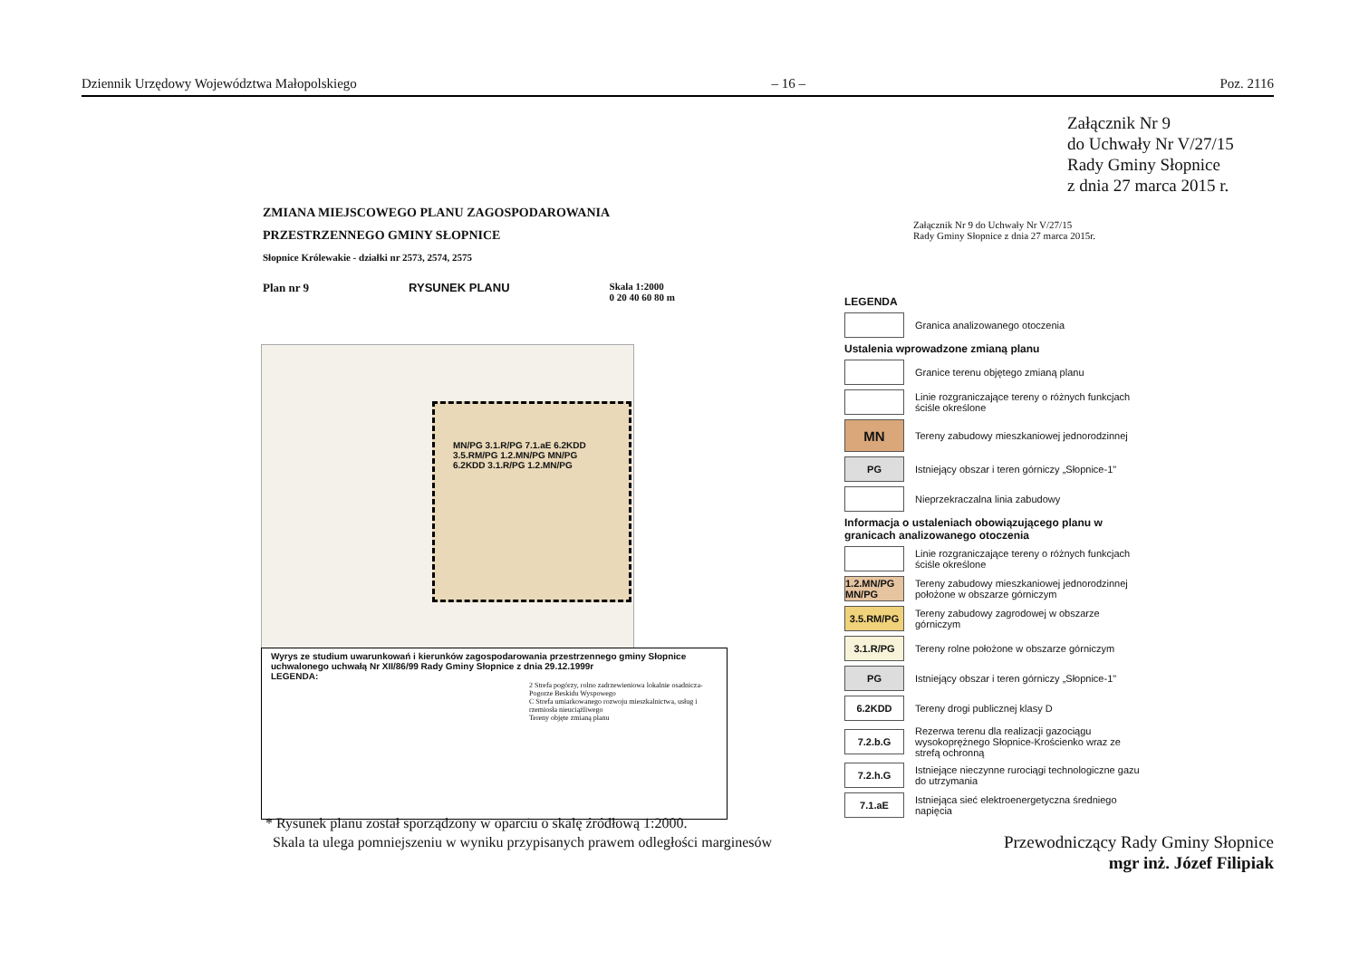Dziennik Urzędowy Województwa Małopolskiego – 16 – Poz. 2116
Załącznik Nr 9
do Uchwały Nr V/27/15
Rady Gminy Słopnice
z dnia 27 marca 2015 r.
ZMIANA MIEJSCOWEGO PLANU ZAGOSPODAROWANIA
PRZESTRZENNEGO GMINY SŁOPNICE
Słopnice Królewakie - działki nr 2573, 2574, 2575
Plan nr 9 RYSUNEK PLANU Skala 1:2000
0 20 40 60 80 m
Załącznik Nr 9 do Uchwały Nr V/27/15
Rady Gminy Słopnice z dnia 27 marca 2015r.
MN/PG 3.1.R/PG 7.1.aE 6.2KDD 3.5.RM/PG 1.2.MN/PG MN/PG 6.2KDD 3.1.R/PG 1.2.MN/PG
Wyrys ze studium uwarunkowań i kierunków zagospodarowania przestrzennego gminy Słopnice
uchwalonego uchwałą Nr XII/86/99 Rady Gminy Słopnice z dnia 29.12.1999r
LEGENDA:
2 Strefa pogórzy, rolno zadrzewieniowa lokalnie osadnicza-Pogorze Beskidu Wyspowego
C Strefa umiarkowanego rozwoju mieszkalnictwa, usług i rzemiosła nieuciążliwego
Tereny objęte zmianą planu
LEGENDA
Granica analizowanego otoczenia
Ustalenia wprowadzone zmianą planu
Granice terenu objętego zmianą planu
Linie rozgraniczające tereny o różnych funkcjach ściśle określone
MN
Tereny zabudowy mieszkaniowej jednorodzinnej
PG
Istniejący obszar i teren górniczy „Słopnice-1"
Nieprzekraczalna linia zabudowy
Informacja o ustaleniach obowiązującego planu w granicach analizowanego otoczenia
Linie rozgraniczające tereny o różnych funkcjach ściśle określone
1.2.MN/PG MN/PG
Tereny zabudowy mieszkaniowej jednorodzinnej położone w obszarze górniczym
3.5.RM/PG
Tereny zabudowy zagrodowej w obszarze górniczym
3.1.R/PG
Tereny rolne położone w obszarze górniczym
PG
Istniejący obszar i teren górniczy „Słopnice-1"
6.2KDD
Tereny drogi publicznej klasy D
7.2.b.G
Rezerwa terenu dla realizacji gazociągu wysokoprężnego Słopnice-Krościenko wraz ze strefą ochronną
7.2.h.G
Istniejące nieczynne rurociągi technologiczne gazu do utrzymania
7.1.aE
Istniejąca sieć elektroenergetyczna średniego napięcia
* Rysunek planu został sporządzony w oparciu o skalę źródłową 1:2000.
Skala ta ulega pomniejszeniu w wyniku przypisanych prawem odległości marginesów
Przewodniczący Rady Gminy Słopnice
mgr inż. Józef Filipiak